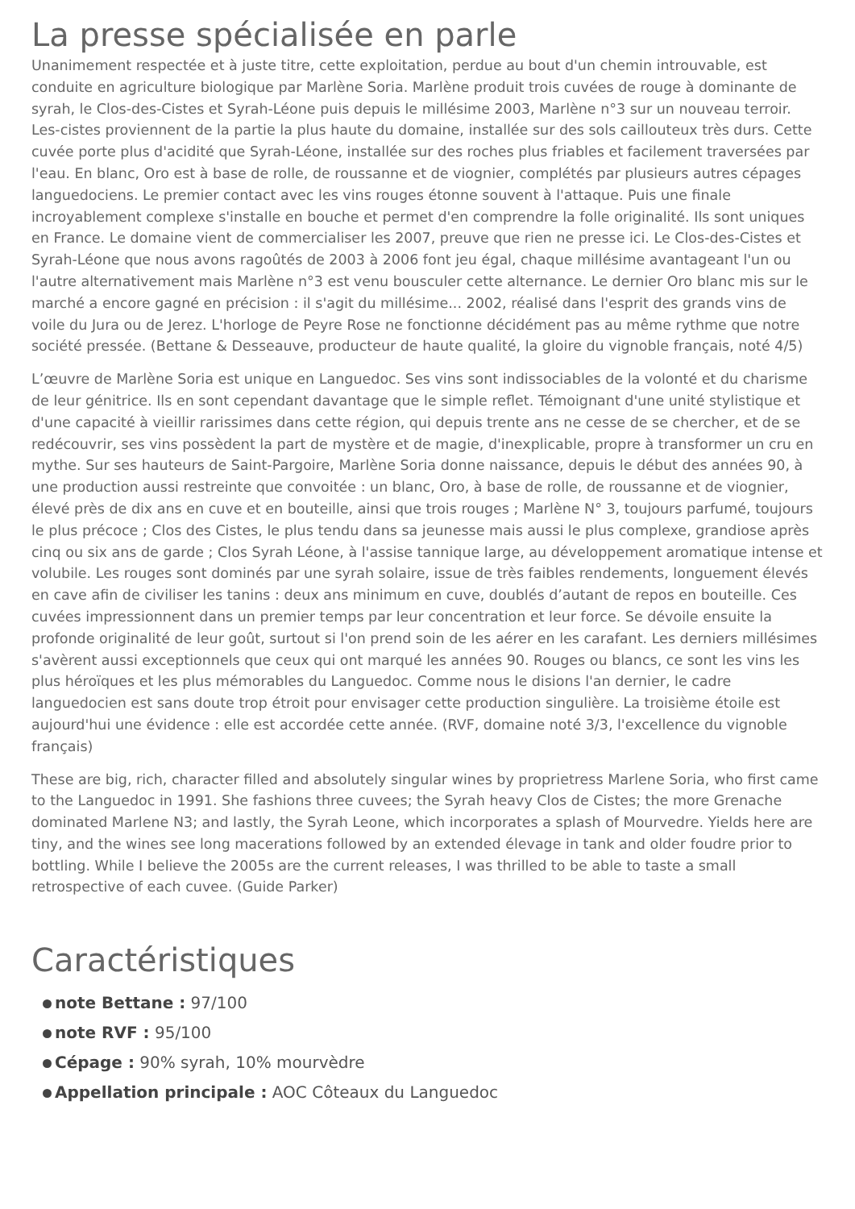La presse spécialisée en parle
Unanimement respectée et à juste titre, cette exploitation, perdue au bout d'un chemin introuvable, est conduite en agriculture biologique par Marlène Soria. Marlène produit trois cuvées de rouge à dominante de syrah, le Clos-des-Cistes et Syrah-Léone puis depuis le millésime 2003, Marlène n°3 sur un nouveau terroir. Les-cistes proviennent de la partie la plus haute du domaine, installée sur des sols caillouteux très durs. Cette cuvée porte plus d'acidité que Syrah-Léone, installée sur des roches plus friables et facilement traversées par l'eau. En blanc, Oro est à base de rolle, de roussanne et de viognier, complétés par plusieurs autres cépages languedociens. Le premier contact avec les vins rouges étonne souvent à l'attaque. Puis une finale incroyablement complexe s'installe en bouche et permet d'en comprendre la folle originalité. Ils sont uniques en France. Le domaine vient de commercialiser les 2007, preuve que rien ne presse ici. Le Clos-des-Cistes et Syrah-Léone que nous avons ragoûtés de 2003 à 2006 font jeu égal, chaque millésime avantageant l'un ou l'autre alternativement mais Marlène n°3 est venu bousculer cette alternance. Le dernier Oro blanc mis sur le marché a encore gagné en précision : il s'agit du millésime... 2002, réalisé dans l'esprit des grands vins de voile du Jura ou de Jerez. L'horloge de Peyre Rose ne fonctionne décidément pas au même rythme que notre société pressée. (Bettane & Desseauve, producteur de haute qualité, la gloire du vignoble français, noté 4/5)
L’œuvre de Marlène Soria est unique en Languedoc. Ses vins sont indissociables de la volonté et du charisme de leur génitrice. Ils en sont cependant davantage que le simple reflet. Témoignant d'une unité stylistique et d'une capacité à vieillir rarissimes dans cette région, qui depuis trente ans ne cesse de se chercher, et de se redécouvrir, ses vins possèdent la part de mystère et de magie, d'inexplicable, propre à transformer un cru en mythe. Sur ses hauteurs de Saint-Pargoire, Marlène Soria donne naissance, depuis le début des années 90, à une production aussi restreinte que convoitée : un blanc, Oro, à base de rolle, de roussanne et de viognier, élevé près de dix ans en cuve et en bouteille, ainsi que trois rouges ; Marlène N° 3, toujours parfumé, toujours le plus précoce ; Clos des Cistes, le plus tendu dans sa jeunesse mais aussi le plus complexe, grandiose après cinq ou six ans de garde ; Clos Syrah Léone, à l'assise tannique large, au développement aromatique intense et volubile. Les rouges sont dominés par une syrah solaire, issue de très faibles rendements, longuement élevés en cave afin de civiliser les tanins : deux ans minimum en cuve, doublés d’autant de repos en bouteille. Ces cuvées impressionnent dans un premier temps par leur concentration et leur force. Se dévoile ensuite la profonde originalité de leur goût, surtout si l'on prend soin de les aérer en les carafant. Les derniers millésimes s'avèrent aussi exceptionnels que ceux qui ont marqué les années 90. Rouges ou blancs, ce sont les vins les plus héroïques et les plus mémorables du Languedoc. Comme nous le disions l'an dernier, le cadre languedocien est sans doute trop étroit pour envisager cette production singulière. La troisième étoile est aujourd'hui une évidence : elle est accordée cette année. (RVF, domaine noté 3/3, l'excellence du vignoble français)
These are big, rich, character filled and absolutely singular wines by proprietress Marlene Soria, who first came to the Languedoc in 1991. She fashions three cuvees; the Syrah heavy Clos de Cistes; the more Grenache dominated Marlene N3; and lastly, the Syrah Leone, which incorporates a splash of Mourvedre. Yields here are tiny, and the wines see long macerations followed by an extended élevage in tank and older foudre prior to bottling. While I believe the 2005s are the current releases, I was thrilled to be able to taste a small retrospective of each cuvee. (Guide Parker)
Caractéristiques
note Bettane : 97/100
note RVF : 95/100
Cépage : 90% syrah, 10% mourvèdre
Appellation principale : AOC Côteaux du Languedoc